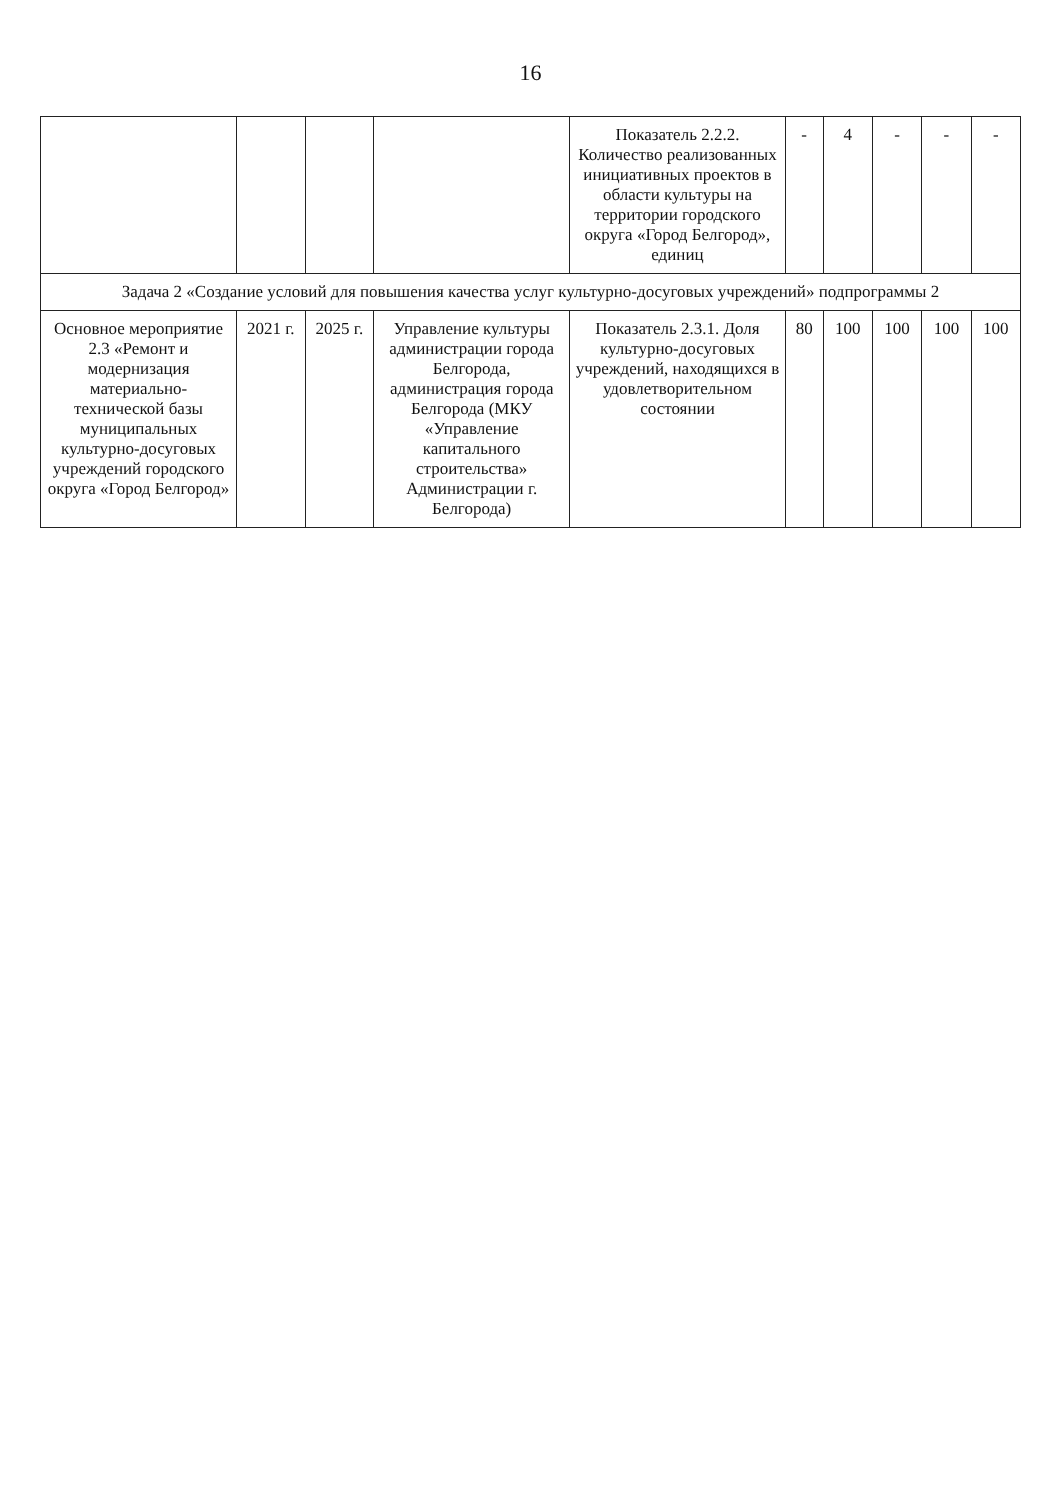16
| | | | | Показатель 2.2.2. Количество реализованных инициативных проектов в области культуры на территории городского округа «Город Белгород», единиц | - | 4 | - | - | - |
| Задача 2 «Создание условий для повышения качества услуг культурно-досуговых учреждений» подпрограммы 2 | | | | | | | | | |
| Основное мероприятие 2.3 «Ремонт и модернизация материально-технической базы муниципальных культурно-досуговых учреждений городского округа «Город Белгород» | 2021 г. | 2025 г. | Управление культуры администрации города Белгорода, администрация города Белгорода (МКУ «Управление капитального строительства» Администрации г. Белгорода) | Показатель 2.3.1. Доля культурно-досуговых учреждений, находящихся в удовлетворительном состоянии | 80 | 100 | 100 | 100 | 100 |